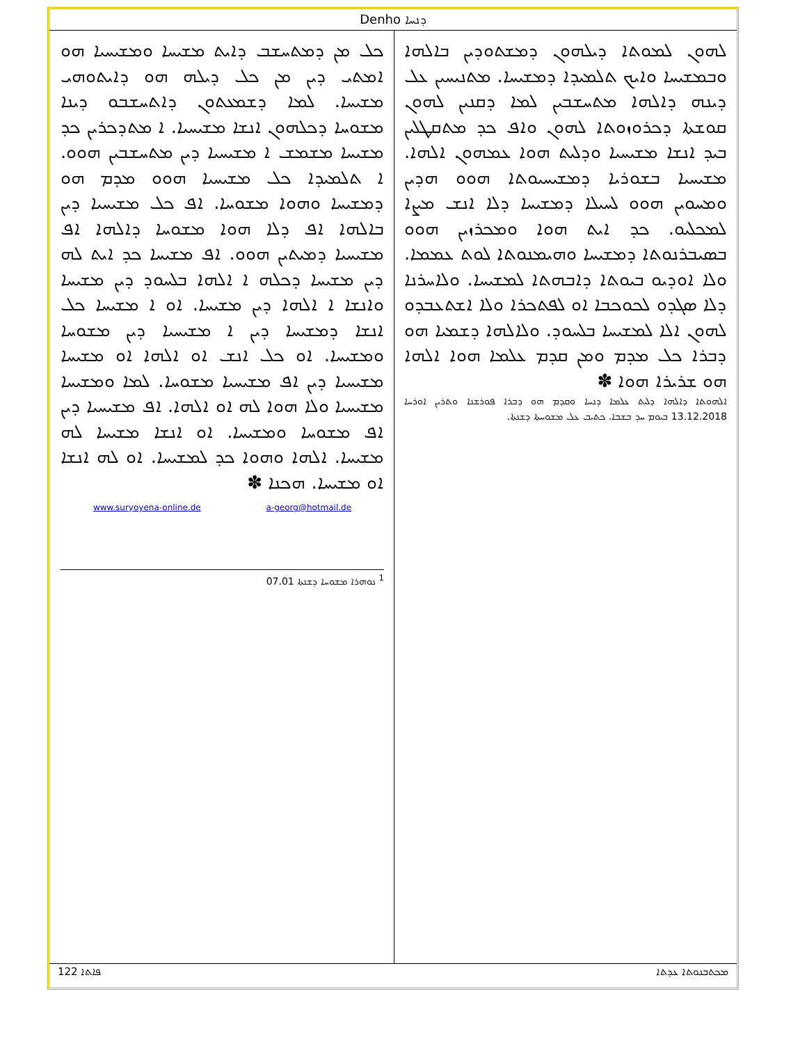Denho ܕܢܚܐ
ܠܗܘܢ ܠܡܘܬܐ ܕܝܠܗܘܢ ܕܡܫܬܘܕܝܢ ܒܐܠܗܐ ܘܒܡܫܝܚܐ ܘܐܝܟ ܬܠܡܝܕܐ ܕܡܫܝܚܐ. ܡܬܢܝܚܝܢ ܥܠ ܕܝܢܗ ܕܐܠܗܐ ܡܬܚܫܒܝܢ ܠܡܐ ܕܩܢܝܢ ܠܗܘܢ ܩܘܫܬܐ ܕܟܪܘܙܘܬܐ ܠܗܘܢ ܘܐܦ ܟܕ ܡܬܩܛܠܝܢ ܒܝܕ ܐܢܫܐ ܡܫܝܚܝܐ ܘܕܠܝܬ ܗܘܐ ܥܡܗܘܢ ܐܠܗܐ. ܡܫܝܚܝܐ ܒܫܘܪܝܐ ܕܡܫܝܚܝܘܬܐ ܗܘܘ ܗܕܝܢ ܘܡܚܘܝܢ ܗܘܘ ܠܚܝܠܐ ܕܡܫܝܚܐ ܕܠܐ ܐܢܫ ܡܨܐ ܠܡܟܠܝܘ. ܟܕ ܐܝܬ ܗܘܐ ܘܡܟܪܙܝܢ ܗܘܘ ܒܣܝܒܪܢܘܬܐ ܕܡܫܝܚܐ ܘܗܝܡܢܘܬܐ ܠܘܬ ܥܡܡܐ. ܘܠܐ ܐܘܕܝܘ ܒܝܘܬܐ ܕܐܒܗܬܐ ܠܡܫܝܚܐ. ܘܠܐܚܪܢܐ ܕܠܐ ܣܓܕܘ ܠܟܘܟܒܐ ܐܘ ܠܦܬܟܪܐ ܘܠܐ ܐܫܬܥܒܕܘ ܠܗܘܢ ܐܠܐ ܠܡܫܝܚܐ ܒܠܚܘܕ. ܘܠܐܠܗܐ ܕܫܡܝܐ ܗܘ ܕܒܪܐ ܟܠ ܡܕܡ ܘܡܢ ܩܕܡ ܥܠܡܐ ܗܘܐ ܐܠܗܐ ܗܘ ܫܪܝܪܐ ܗܘܐ ✽
ܐܠܗܘܬܐ ܕܐܠܗܐ ܕܠܝܬ ܥܠܡܐ ܕܢܚܐ ܘܩܕܡ ܗܘ ܕܒܪܐ ܦܘܪܫܢܐ ܘܬܪܝܢ ܐܘܪܚܐ 13.12.2018 ܒܝܘܡ ܚܕ ܒܫܒܐ. ܟܬܝܒ ܥܠ ܡܫܘܚܬܐ ܕܫܢܬܐ.
ܟܠ ܡܢ ܕܡܬܚܫܒ ܕܐܝܬ ܡܫܝܚܐ ܘܡܫܝܚܝܐ ܗܘ ܐܡܬܝ ܕܝܢ ܡܢ ܟܠ ܕܝܠܗ ܗܘ ܕܐܝܬܘܗܝ ܡܫܝܚܐ. ܠܡܐ ܕܫܡܥܬܘܢ ܕܐܬܚܫܒܘ ܕܝܢܐ ܡܫܘܚܐ ܕܟܠܗܘܢ ܐܢܫܐ ܡܫܝܚܝܐ. ܐ ܡܬܕܟܪܝܢ ܟܕ ܡܫܝܚܐ ܡܫܡܫ ܐ ܡܫܝܚܝܐ ܕܝܢ ܡܬܚܫܒܝܢ ܗܘܘ. ܐ ܬܠܡܝܕܐ ܟܠ ܡܫܝܚܝܐ ܗܘܘ ܡܕܡ ܗܘ ܕܡܫܝܚܐ ܘܗܘܐ ܡܫܘܚܐ. ܐܦ ܟܠ ܡܫܝܚܝܐ ܕܝܢ ܒܐܠܗܐ ܐܦ ܕܠܐ ܗܘܐ ܡܫܘܚܐ ܕܐܠܗܐ ܐܦ ܡܫܝܚܝܐ ܕܡܝܬܝܢ ܗܘܘ. ܐܦ ܡܫܝܚܐ ܟܕ ܐܝܬ ܠܗ ܕܝܢ ܡܫܝܚܐ ܕܟܠܗ ܐ ܐܠܗܐ ܒܠܚܘܕ ܕܝܢ ܡܫܝܚܐ ܘܐܢܫܐ ܐ ܐܠܗܐ ܕܝܢ ܡܫܝܚܐ. ܐܘ ܐ ܡܫܝܚܐ ܟܠ ܐܢܫܐ ܕܡܫܝܚܐ ܕܝܢ ܐ ܡܫܝܚܝܐ ܕܝܢ ܡܫܘܚܐ ܘܡܫܝܚܐ. ܐܘ ܟܠ ܐܢܫ ܐܘ ܐܠܗܐ ܐܘ ܡܫܝܚܐ ܡܫܝܚܝܐ ܕܝܢ ܐܦ ܡܫܝܚܝܐ ܡܫܘܚܐ. ܠܡܐ ܘܡܫܝܚܐ ܡܫܝܚܝܐ ܘܠܐ ܗܘܐ ܠܗ ܐܘ ܐܠܗܐ. ܐܦ ܡܫܝܚܝܐ ܕܝܢ ܐܦ ܡܫܘܚܐ ܘܡܫܝܚܐ. ܐܘ ܐܢܫܐ ܡܫܝܚܐ ܠܗ ܡܫܝܚܐ. ܐܠܗܐ ܘܗܘܐ ܟܕ ܠܡܫܝܚܐ. ܐܘ ܠܗ ܐܢܫܐ ܐܘ ܡܫܝܚܐ. ܗܟܢܐ ✽
www.suryoyena-online.de a-georg@hotmail.de
<sup>1</sup> ܢܘܗܪܐ ܡܫܘܚܐ ܕܫܢܬܐ 07.01
ܦܐܬܐ 122 ܡܟܬܒܢܘܬܐ ܥܕܬܐ